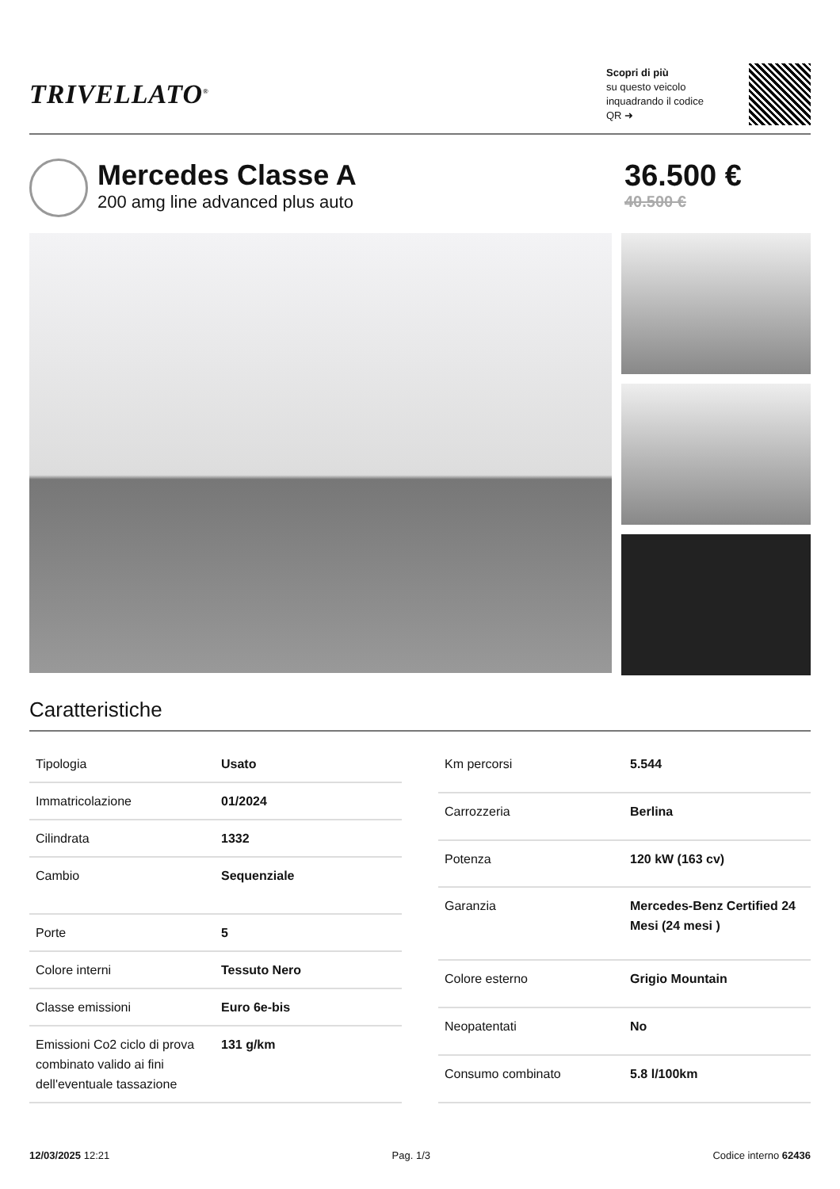TRIVELLATO<sup>®</sup>
Scopri di più
su questo veicolo inquadrando il codice QR ➜
Mercedes Classe A
200 amg line advanced plus auto
36.500 €
40.500 €
Caratteristiche
| Tipologia | Usato |
| Immatricolazione | 01/2024 |
| Cilindrata | 1332 |
| Cambio | Sequenziale |
| Porte | 5 |
| Colore interni | Tessuto Nero |
| Classe emissioni | Euro 6e-bis |
| Emissioni Co2 ciclo di prova combinato valido ai fini dell'eventuale tassazione | 131 g/km |
| Km percorsi | 5.544 |
| Carrozzeria | Berlina |
| Potenza | 120 kW (163 cv) |
| Garanzia | Mercedes-Benz Certified 24 Mesi (24 mesi ) |
| Colore esterno | Grigio Mountain |
| Neopatentati | No |
| Consumo combinato | 5.8 l/100km |
12/03/2025 12:21 Pag. 1/3 Codice interno 62436